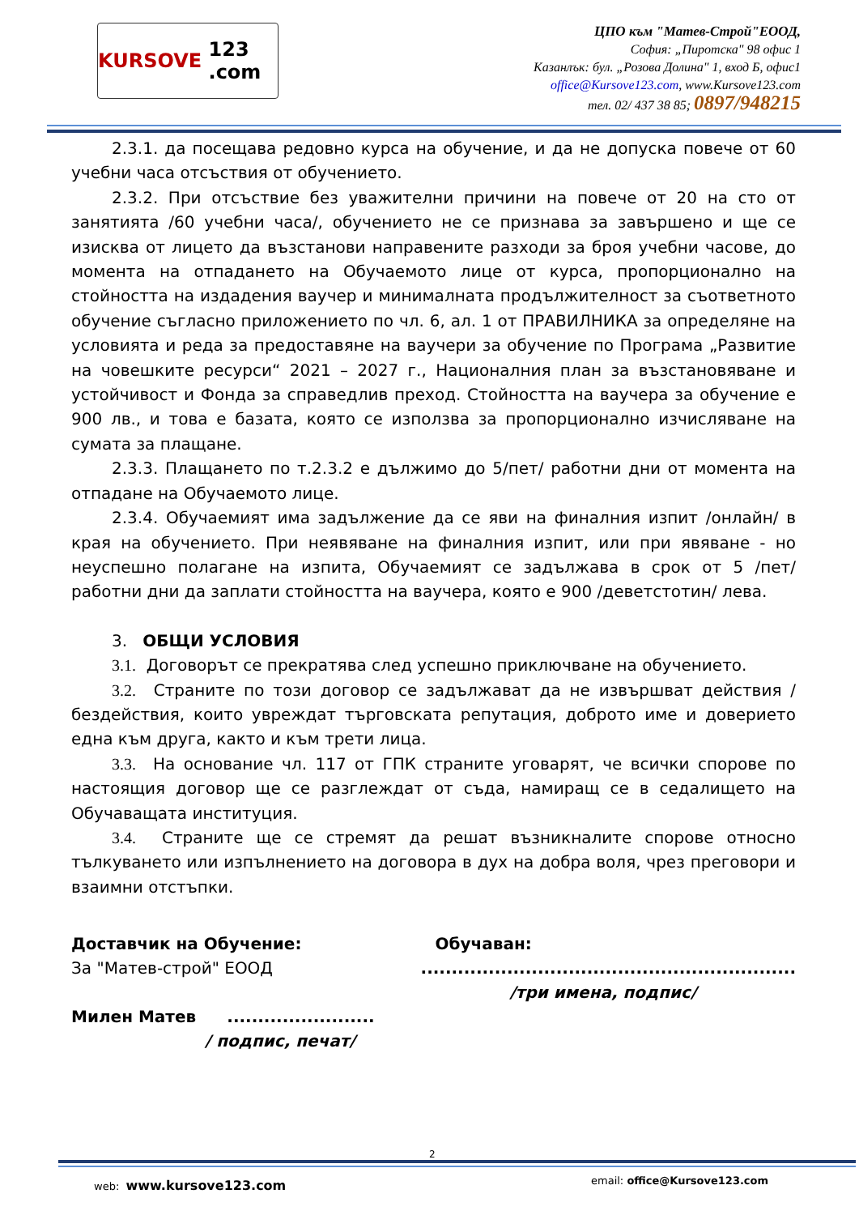KURSOVE 123 .com
ЦПО към "Матев-Строй"ЕООД,
София: „Пиротска" 98 офис 1
Казанлък: бул. „Розова Долина" 1, вход Б, офис1
office@Kursove123.com, www.Kursove123.com
тел. 02/ 437 38 85; 0897/948215
2.3.1. да посещава редовно курса на обучение, и да не допуска повече от 60 учебни часа отсъствия от обучението.
2.3.2. При отсъствие без уважителни причини на повече от 20 на сто от занятията /60 учебни часа/, обучението не се признава за завършено и ще се изисква от лицето да възстанови направените разходи за броя учебни часове, до момента на отпадането на Обучаемото лице от курса, пропорционално на стойността на издадения ваучер и минималната продължителност за съответното обучение съгласно приложението по чл. 6, ал. 1 от ПРАВИЛНИКА за определяне на условията и реда за предоставяне на ваучери за обучение по Програма „Развитие на човешките ресурси“ 2021 – 2027 г., Националния план за възстановяване и устойчивост и Фонда за справедлив преход. Стойността на ваучера за обучение е 900 лв., и това е базата, която се използва за пропорционално изчисляване на сумата за плащане.
2.3.3. Плащането по т.2.3.2 е дължимо до 5/пет/ работни дни от момента на отпадане на Обучаемото лице.
2.3.4. Обучаемият има задължение да се яви на финалния изпит /онлайн/ в края на обучението. При неявяване на финалния изпит, или при явяване - но неуспешно полагане на изпита, Обучаемият се задължава в срок от 5 /пет/ работни дни да заплати стойността на ваучера, която е 900 /деветстотин/ лева.
3. ОБЩИ УСЛОВИЯ
3.1. Договорът се прекратява след успешно приключване на обучението.
3.2. Страните по този договор се задължават да не извършват действия / бездействия, които увреждат търговската репутация, доброто име и доверието една към друга, както и към трети лица.
3.3. На основание чл. 117 от ГПК страните уговарят, че всички спорове по настоящия договор ще се разглеждат от съда, намиращ се в седалището на Обучаващата институция.
3.4. Страните ще се стремят да решат възникналите спорове относно тълкуването или изпълнението на договора в дух на добра воля, чрез преговори и взаимни отстъпки.
Доставчик на Обучение:
За "Матев-строй" ЕООД
Милен Матев ........................
/ подпис, печат/
Обучаван:
.............................................................
/три имена, подпис/
2
web: www.kursove123.com email: office@Kursove123.com